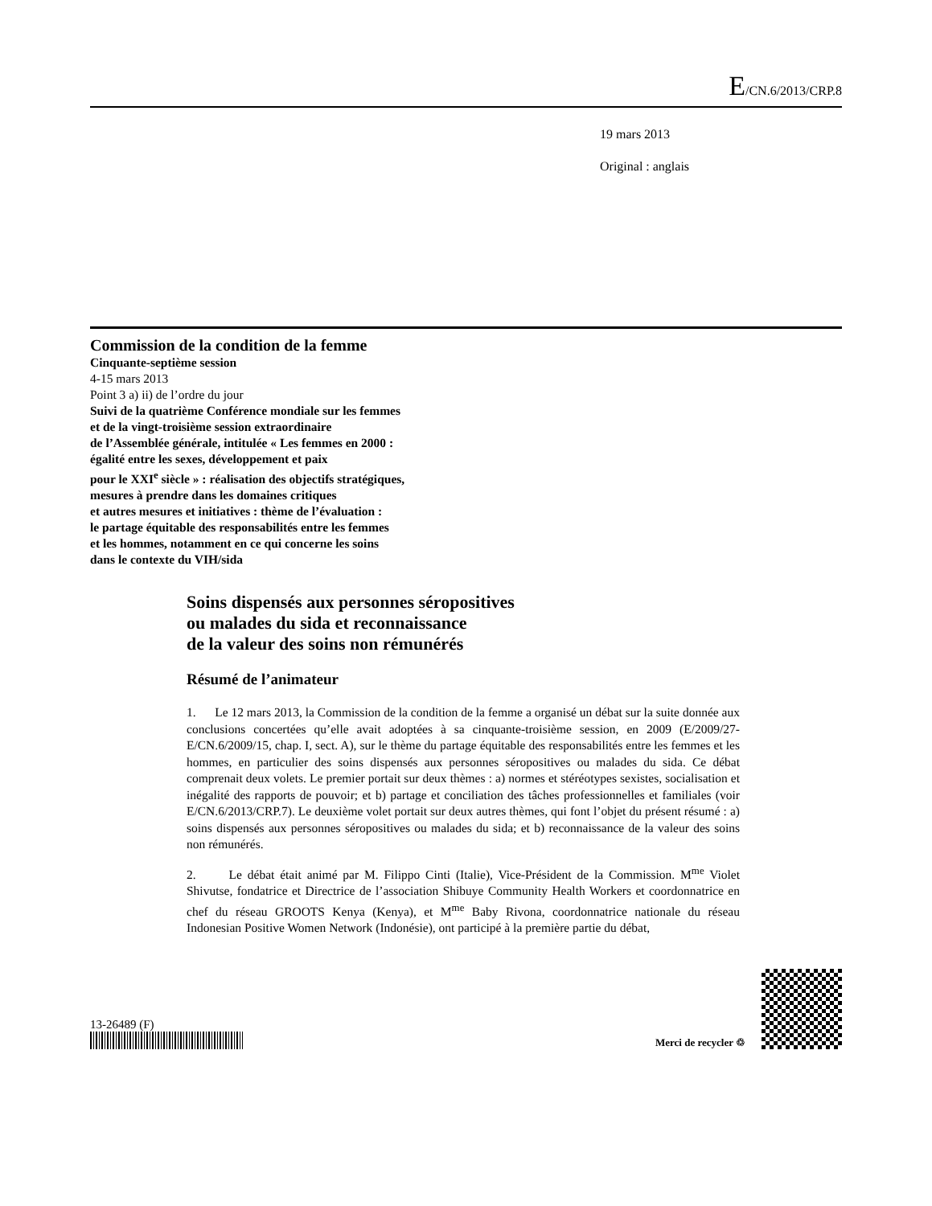E/CN.6/2013/CRP.8
19 mars 2013
Original : anglais
Commission de la condition de la femme
Cinquante-septième session
4-15 mars 2013
Point 3 a) ii) de l’ordre du jour
Suivi de la quatrième Conférence mondiale sur les femmes
et de la vingt-troisième session extraordinaire
de l’Assemblée générale, intitulée « Les femmes en 2000 :
égalité entre les sexes, développement et paix
pour le XXI<sup>e</sup> siècle » : réalisation des objectifs stratégiques,
mesures à prendre dans les domaines critiques
et autres mesures et initiatives : thème de l’évaluation :
le partage équitable des responsabilités entre les femmes
et les hommes, notamment en ce qui concerne les soins
dans le contexte du VIH/sida
Soins dispensés aux personnes séropositives
ou malades du sida et reconnaissance
de la valeur des soins non rémunérés
Résumé de l’animateur
1. Le 12 mars 2013, la Commission de la condition de la femme a organisé un débat sur la suite donnée aux conclusions concertées qu’elle avait adoptées à sa cinquante-troisième session, en 2009 (E/2009/27-E/CN.6/2009/15, chap. I, sect. A), sur le thème du partage équitable des responsabilités entre les femmes et les hommes, en particulier des soins dispensés aux personnes séropositives ou malades du sida. Ce débat comprenait deux volets. Le premier portait sur deux thèmes : a) normes et stéréotypes sexistes, socialisation et inégalité des rapports de pouvoir; et b) partage et conciliation des tâches professionnelles et familiales (voir E/CN.6/2013/CRP.7). Le deuxième volet portait sur deux autres thèmes, qui font l’objet du présent résumé : a) soins dispensés aux personnes séropositives ou malades du sida; et b) reconnaissance de la valeur des soins non rémunérés.
2. Le débat était animé par M. Filippo Cinti (Italie), Vice-Président de la Commission. M<sup>me</sup> Violet Shivutse, fondatrice et Directrice de l’association Shibuye Community Health Workers et coordonnatrice en chef du réseau GROOTS Kenya (Kenya), et M<sup>me</sup> Baby Rivona, coordonnatrice nationale du réseau Indonesian Positive Women Network (Indonésie), ont participé à la première partie du débat,
13-26489 (F)
Merci de recycler ♲